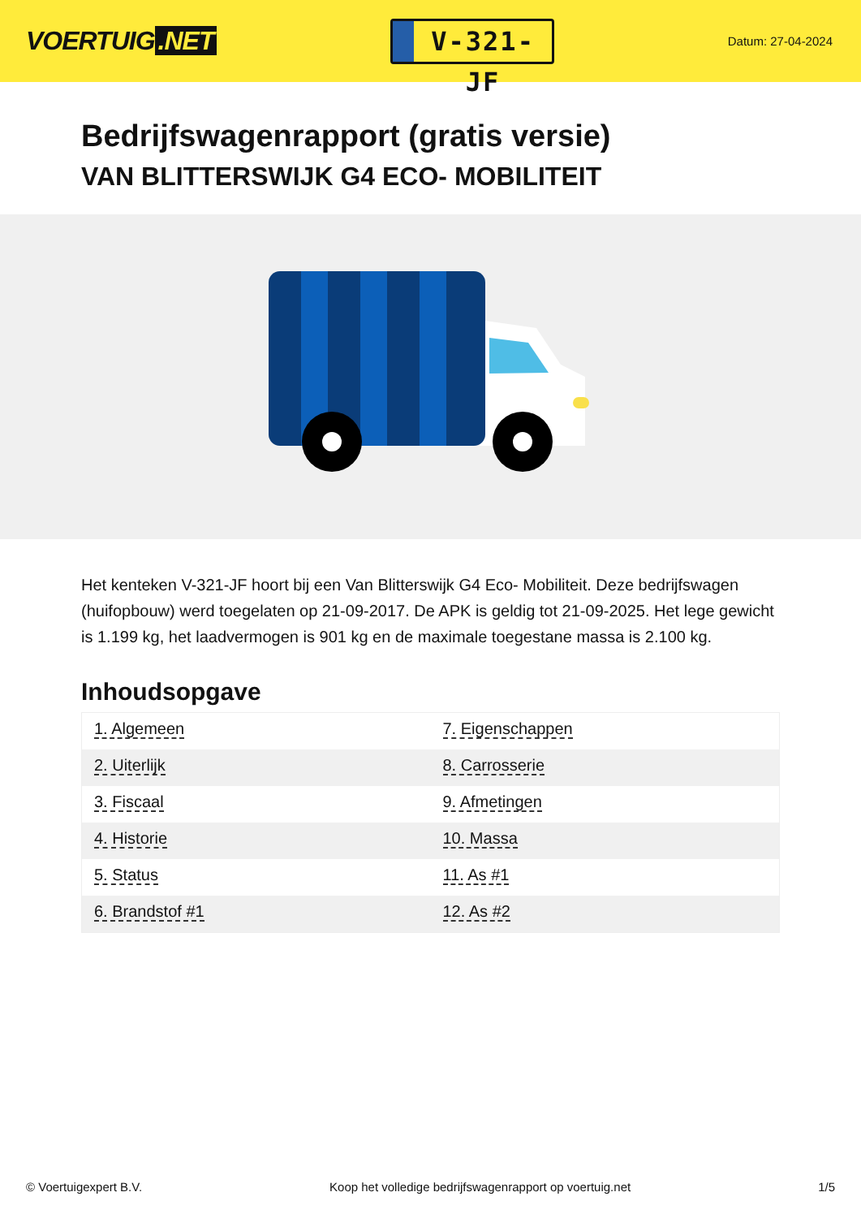VOERTUIG.NET
V-321-JF
Datum: 27-04-2024
Bedrijfswagenrapport (gratis versie)
VAN BLITTERSWIJK G4 ECO- MOBILITEIT
Het kenteken V-321-JF hoort bij een Van Blitterswijk G4 Eco- Mobiliteit. Deze bedrijfswagen (huifopbouw) werd toegelaten op 21-09-2017. De APK is geldig tot 21-09-2025. Het lege gewicht is 1.199 kg, het laadvermogen is 901 kg en de maximale toegestane massa is 2.100 kg.
Inhoudsopgave
| 1. Algemeen | 7. Eigenschappen |
| 2. Uiterlijk | 8. Carrosserie |
| 3. Fiscaal | 9. Afmetingen |
| 4. Historie | 10. Massa |
| 5. Status | 11. As #1 |
| 6. Brandstof #1 | 12. As #2 |
© Voertuigexpert B.V. Koop het volledige bedrijfswagenrapport op voertuig.net 1/5